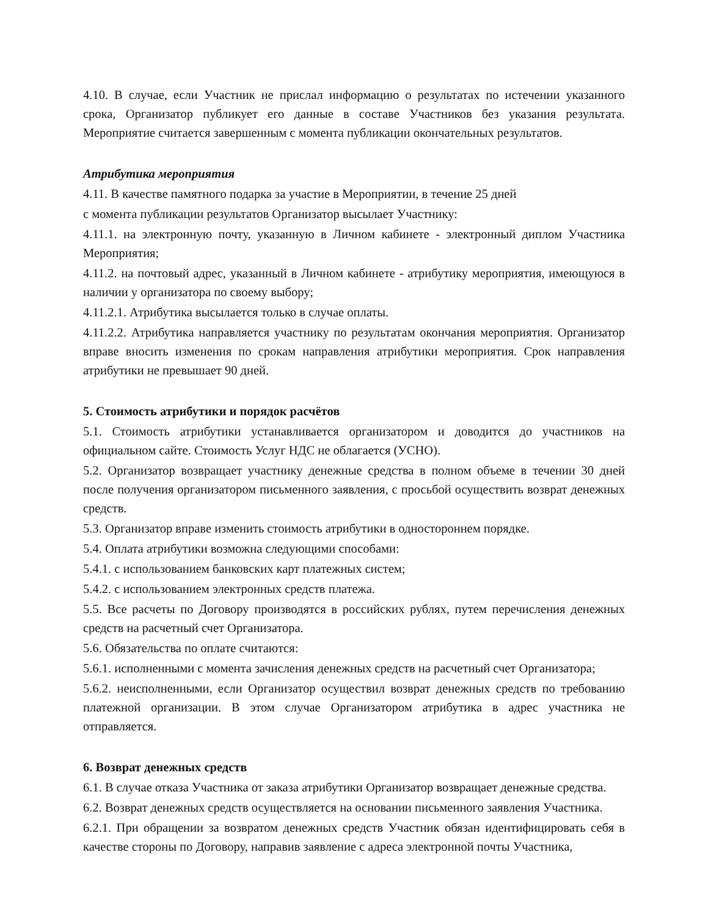4.10. В случае, если Участник не прислал информацию о результатах по истечении указанного срока, Организатор публикует его данные в составе Участников без указания результата. Мероприятие считается завершенным с момента публикации окончательных результатов.
Атрибутика мероприятия
4.11. В качестве памятного подарка за участие в Мероприятии, в течение 25 дней
с момента публикации результатов Организатор высылает Участнику:
4.11.1. на электронную почту, указанную в Личном кабинете - электронный диплом Участника Мероприятия;
4.11.2. на почтовый адрес, указанный в Личном кабинете - атрибутику мероприятия, имеющуюся в наличии у организатора по своему выбору;
4.11.2.1. Атрибутика высылается только в случае оплаты.
4.11.2.2. Атрибутика направляется участнику по результатам окончания мероприятия. Организатор вправе вносить изменения по срокам направления атрибутики мероприятия. Срок направления атрибутики не превышает 90 дней.
5. Стоимость атрибутики и порядок расчётов
5.1. Стоимость атрибутики устанавливается организатором и доводится до участников на официальном сайте. Стоимость Услуг НДС не облагается (УСНО).
5.2. Организатор возвращает участнику денежные средства в полном объеме в течении 30 дней после получения организатором письменного заявления, с просьбой осуществить возврат денежных средств.
5.3. Организатор вправе изменить стоимость атрибутики в одностороннем порядке.
5.4. Оплата атрибутики возможна следующими способами:
5.4.1. с использованием банковских карт платежных систем;
5.4.2. с использованием электронных средств платежа.
5.5. Все расчеты по Договору производятся в российских рублях, путем перечисления денежных средств на расчетный счет Организатора.
5.6. Обязательства по оплате считаются:
5.6.1. исполненными с момента зачисления денежных средств на расчетный счет Организатора;
5.6.2. неисполненными, если Организатор осуществил возврат денежных средств по требованию платежной организации. В этом случае Организатором атрибутика в адрес участника не отправляется.
6. Возврат денежных средств
6.1. В случае отказа Участника от заказа атрибутики Организатор возвращает денежные средства.
6.2. Возврат денежных средств осуществляется на основании письменного заявления Участника.
6.2.1. При обращении за возвратом денежных средств Участник обязан идентифицировать себя в качестве стороны по Договору, направив заявление с адреса электронной почты Участника,